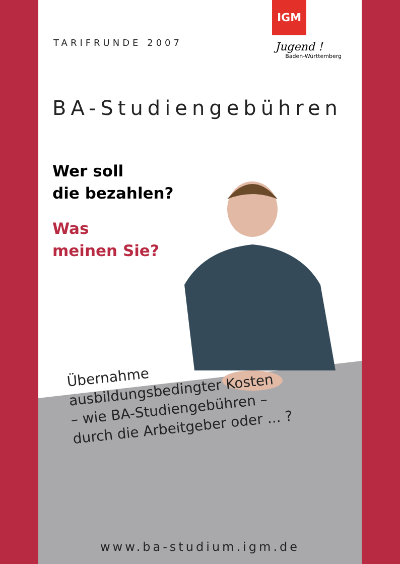TARIFRUNDE 2007
IGM
Jugend !
Baden-Württemberg
BA-Studiengebühren
Wer soll
die bezahlen?
Was
meinen Sie?
Übernahme
ausbildungsbedingter Kosten
– wie BA-Studiengebühren –
durch die Arbeitgeber oder ... ?
www.ba-studium.igm.de